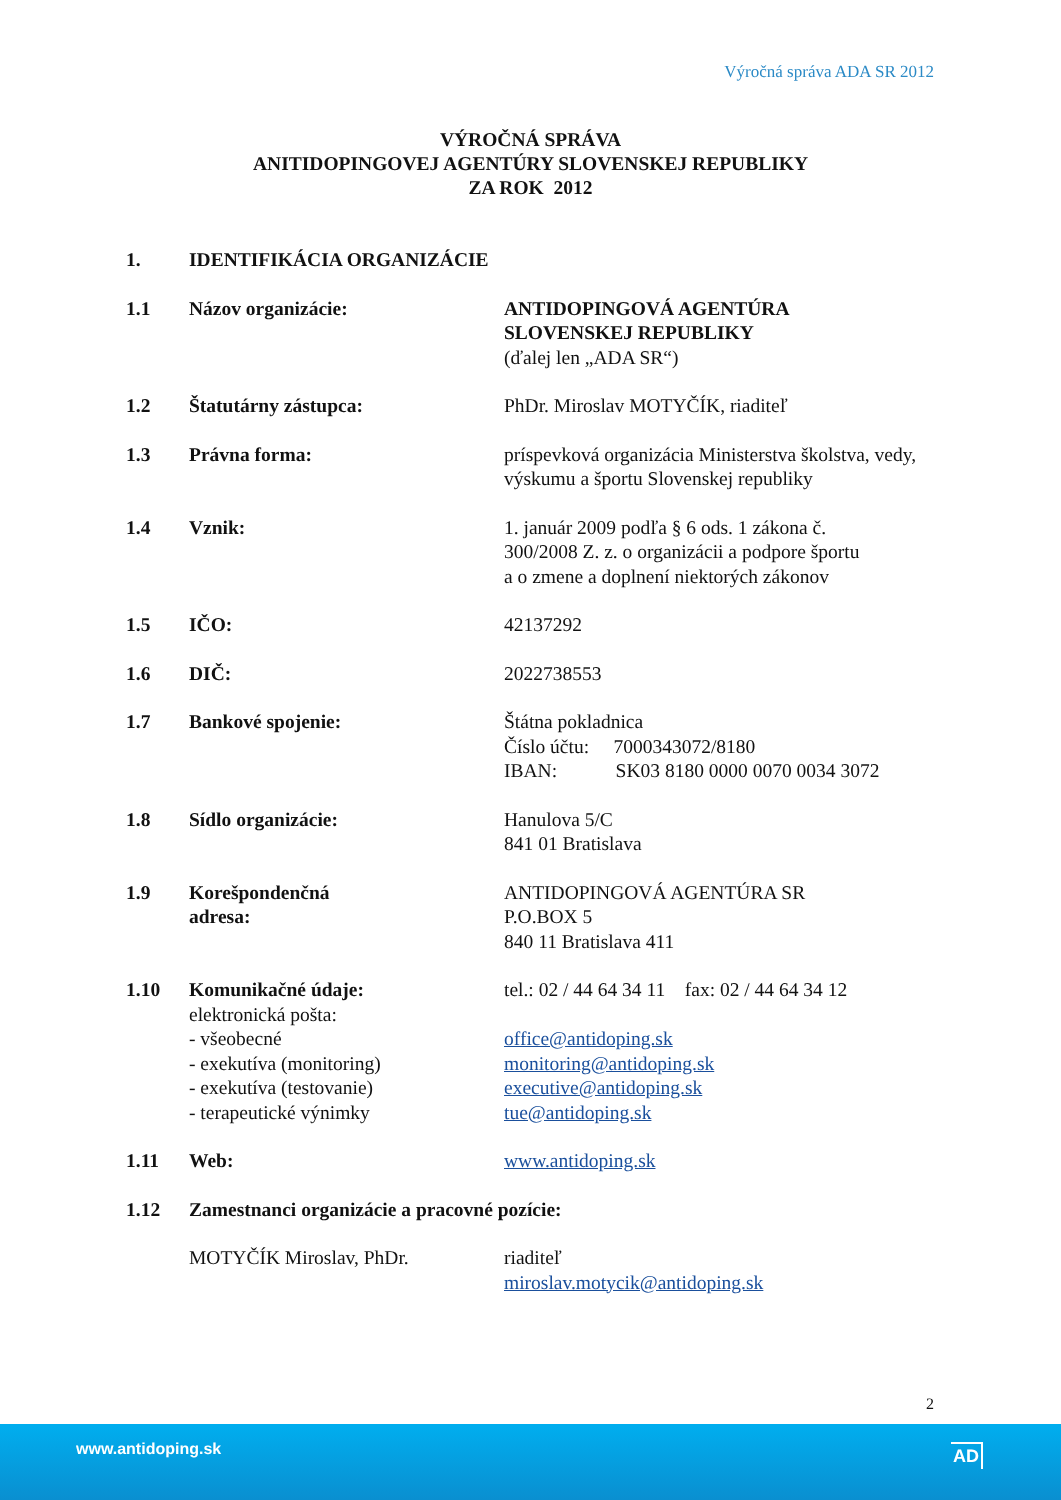Výročná správa ADA SR 2012
VÝROČNÁ SPRÁVA
ANITIDOPINGOVEJ AGENTÚRY SLOVENSKEJ REPUBLIKY
ZA ROK 2012
1. IDENTIFIKÁCIA ORGANIZÁCIE
1.1 Názov organizácie: ANTIDOPINGOVÁ AGENTÚRA
SLOVENSKEJ REPUBLIKY
(ďalej len „ADA SR“)
1.2 Štatutárny zástupca: PhDr. Miroslav MOTYČÍK, riaditeľ
1.3 Právna forma: príspevková organizácia Ministerstva školstva, vedy, výskumu a športu Slovenskej republiky
1.4 Vznik: 1. január 2009 podľa § 6 ods. 1 zákona č.
300/2008 Z. z. o organizácii a podpore športu
a o zmene a doplnení niektorých zákonov
1.5 IČO: 42137292
1.6 DIČ: 2022738553
1.7 Bankové spojenie: Štátna pokladnica
Číslo účtu: 7000343072/8180
IBAN: SK03 8180 0000 0070 0034 3072
1.8 Sídlo organizácie: Hanulova 5/C
841 01 Bratislava
1.9 Korešpondenčná
adresa:
ANTIDOPINGOVÁ AGENTÚRA SR
P.O.BOX 5
840 11 Bratislava 411
1.10 Komunikačné údaje:
elektronická pošta:
- všeobecné
- exekutíva (monitoring)
- exekutíva (testovanie)
- terapeutické výnimky
tel.: 02 / 44 64 34 11 fax: 02 / 44 64 34 12
office@antidoping.sk
monitoring@antidoping.sk
executive@antidoping.sk
tue@antidoping.sk
1.11 Web: www.antidoping.sk
1.12 Zamestnanci organizácie a pracovné pozície:
MOTYČÍK Miroslav, PhDr. riaditeľ
miroslav.motycik@antidoping.sk
2
www.antidoping.sk AD